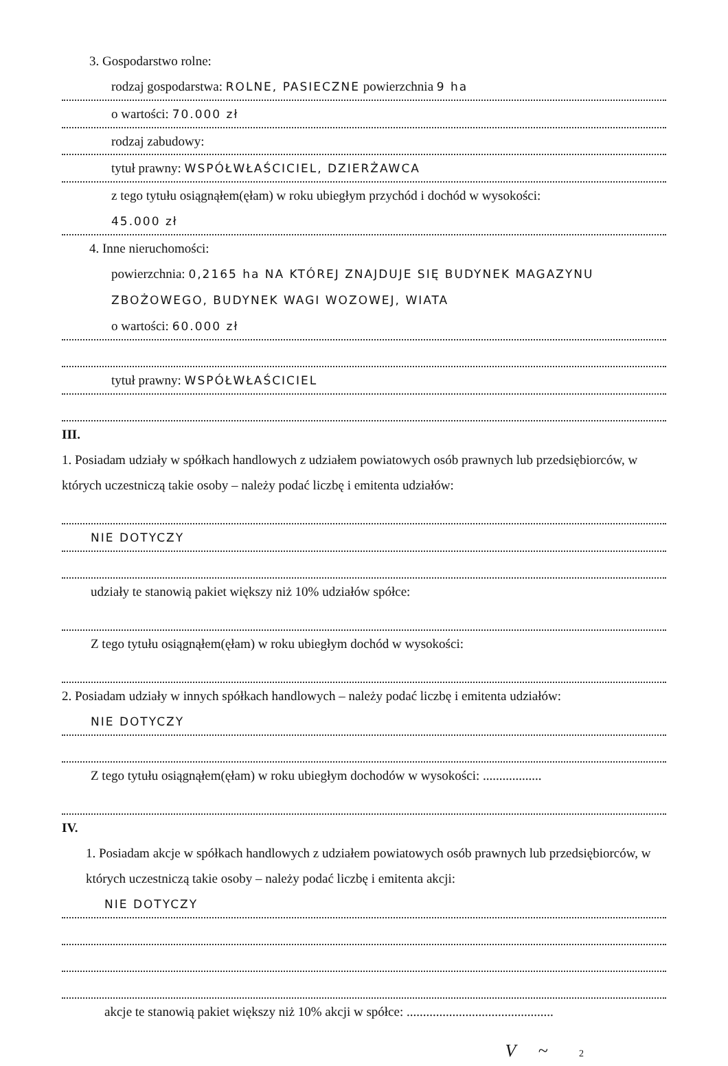3. Gospodarstwo rolne:
rodzaj gospodarstwa: ROLNE, PASIECZNE powierzchnia 9 ha
o wartości: 70.000 zł
rodzaj zabudowy:
tytuł prawny: WSPÓŁWŁAŚCICIEL, DZIERŻAWCA
z tego tytułu osiągnąłem(ęłam) w roku ubiegłym przychód i dochód w wysokości:
45.000 zł
4. Inne nieruchomości:
powierzchnia: 0,2165 ha NA KTÓREJ ZNAJDUJE SIĘ BUDYNEK MAGAZYNU ZBOŻOWEGO, BUDYNEK WAGI WOZOWEJ, WIATA
o wartości: 60.000 zł
tytuł prawny: WSPÓŁWŁAŚCICIEL
III.
1. Posiadam udziały w spółkach handlowych z udziałem powiatowych osób prawnych lub przedsiębiorców, w których uczestniczą takie osoby – należy podać liczbę i emitenta udziałów:
NIE DOTYCZY
udziały te stanowią pakiet większy niż 10% udziałów spółce:
Z tego tytułu osiągnąłem(ęłam) w roku ubiegłym dochód w wysokości:
2. Posiadam udziały w innych spółkach handlowych – należy podać liczbę i emitenta udziałów:
NIE DOTYCZY
Z tego tytułu osiągnąłem(ęłam) w roku ubiegłym dochodów w wysokości: ..................
IV.
1. Posiadam akcje w spółkach handlowych z udziałem powiatowych osób prawnych lub przedsiębiorców, w których uczestniczą takie osoby – należy podać liczbę i emitenta akcji:
NIE DOTYCZY
akcje te stanowią pakiet większy niż 10% akcji w spółce: .............................................
V ~ 2